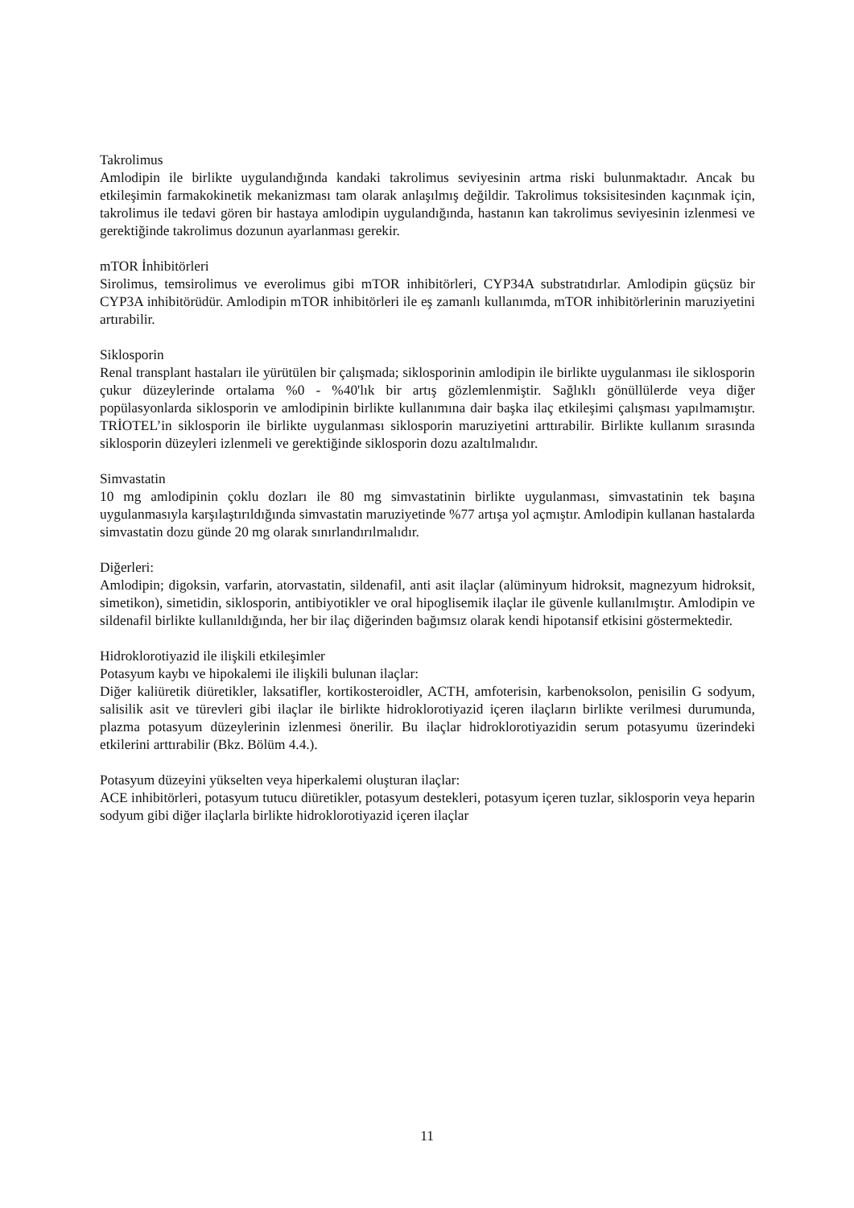Takrolimus
Amlodipin ile birlikte uygulandığında kandaki takrolimus seviyesinin artma riski bulunmaktadır. Ancak bu etkileşimin farmakokinetik mekanizması tam olarak anlaşılmış değildir. Takrolimus toksisitesinden kaçınmak için, takrolimus ile tedavi gören bir hastaya amlodipin uygulandığında, hastanın kan takrolimus seviyesinin izlenmesi ve gerektiğinde takrolimus dozunun ayarlanması gerekir.
mTOR İnhibitörleri
Sirolimus, temsirolimus ve everolimus gibi mTOR inhibitörleri, CYP34A substratıdırlar. Amlodipin güçsüz bir CYP3A inhibitörüdür. Amlodipin mTOR inhibitörleri ile eş zamanlı kullanımda, mTOR inhibitörlerinin maruziyetini artırabilir.
Siklosporin
Renal transplant hastaları ile yürütülen bir çalışmada; siklosporinin amlodipin ile birlikte uygulanması ile siklosporin çukur düzeylerinde ortalama %0 - %40'lık bir artış gözlemlenmiştir. Sağlıklı gönüllülerde veya diğer popülasyonlarda siklosporin ve amlodipinin birlikte kullanımına dair başka ilaç etkileşimi çalışması yapılmamıştır. TRİOTEL’in siklosporin ile birlikte uygulanması siklosporin maruziyetini arttırabilir. Birlikte kullanım sırasında siklosporin düzeyleri izlenmeli ve gerektiğinde siklosporin dozu azaltılmalıdır.
Simvastatin
10 mg amlodipinin çoklu dozları ile 80 mg simvastatinin birlikte uygulanması, simvastatinin tek başına uygulanmasıyla karşılaştırıldığında simvastatin maruziyetinde %77 artışa yol açmıştır. Amlodipin kullanan hastalarda simvastatin dozu günde 20 mg olarak sınırlandırılmalıdır.
Diğerleri:
Amlodipin; digoksin, varfarin, atorvastatin, sildenafil, anti asit ilaçlar (alüminyum hidroksit, magnezyum hidroksit, simetikon), simetidin, siklosporin, antibiyotikler ve oral hipoglisemik ilaçlar ile güvenle kullanılmıştır. Amlodipin ve sildenafil birlikte kullanıldığında, her bir ilaç diğerinden bağımsız olarak kendi hipotansif etkisini göstermektedir.
Hidroklorotiyazid ile ilişkili etkileşimler
Potasyum kaybı ve hipokalemi ile ilişkili bulunan ilaçlar:
Diğer kaliüretik diüretikler, laksatifler, kortikosteroidler, ACTH, amfoterisin, karbenoksolon, penisilin G sodyum, salisilik asit ve türevleri gibi ilaçlar ile birlikte hidroklorotiyazid içeren ilaçların birlikte verilmesi durumunda, plazma potasyum düzeylerinin izlenmesi önerilir. Bu ilaçlar hidroklorotiyazidin serum potasyumu üzerindeki etkilerini arttırabilir (Bkz. Bölüm 4.4.).
Potasyum düzeyini yükselten veya hiperkalemi oluşturan ilaçlar:
ACE inhibitörleri, potasyum tutucu diüretikler, potasyum destekleri, potasyum içeren tuzlar, siklosporin veya heparin sodyum gibi diğer ilaçlarla birlikte hidroklorotiyazid içeren ilaçlar
11